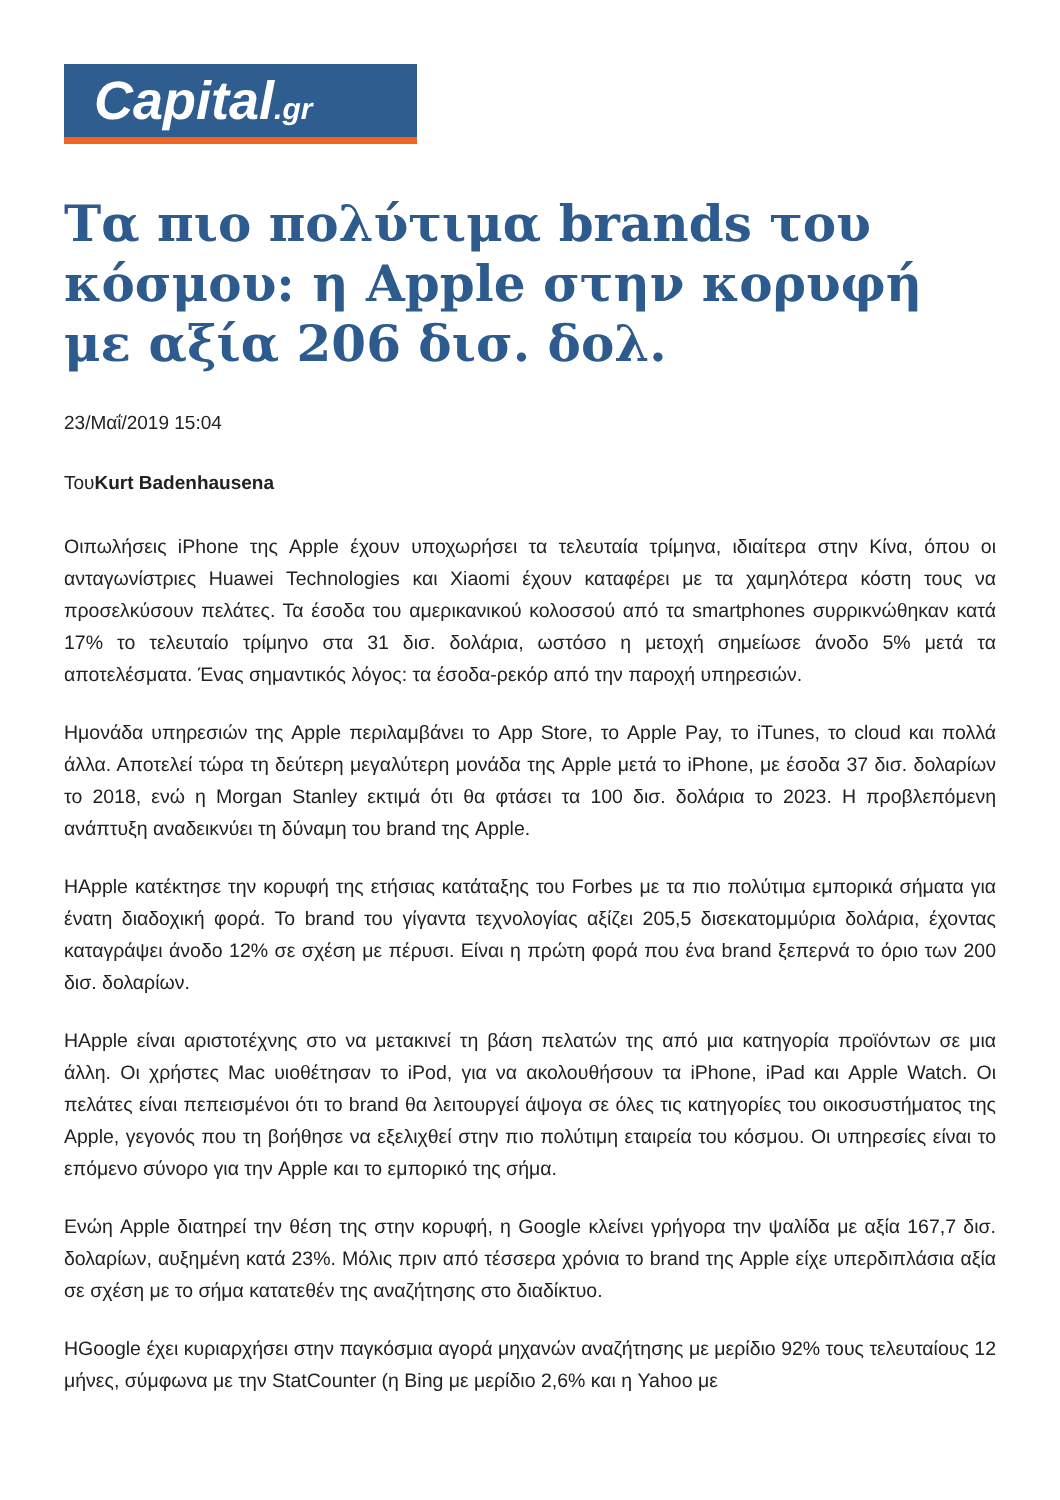Capital.gr
Τα πιο πολύτιμα brands του κόσμου: η Apple στην κορυφή με αξία 206 δισ. δολ.
23/Μαΐ/2019 15:04
ΤουKurt Badenhausena
Οιπωλήσεις iPhone της Apple έχουν υποχωρήσει τα τελευταία τρίμηνα, ιδιαίτερα στην Κίνα, όπου οι ανταγωνίστριες Huawei Technologies και Xiaomi έχουν καταφέρει με τα χαμηλότερα κόστη τους να προσελκύσουν πελάτες. Τα έσοδα του αμερικανικού κολοσσού από τα smartphones συρρικνώθηκαν κατά 17% το τελευταίο τρίμηνο στα 31 δισ. δολάρια, ωστόσο η μετοχή σημείωσε άνοδο 5% μετά τα αποτελέσματα. Ένας σημαντικός λόγος: τα έσοδα-ρεκόρ από την παροχή υπηρεσιών.
Ημονάδα υπηρεσιών της Apple περιλαμβάνει το App Store, το Apple Pay, το iTunes, το cloud και πολλά άλλα. Αποτελεί τώρα τη δεύτερη μεγαλύτερη μονάδα της Apple μετά το iPhone, με έσοδα 37 δισ. δολαρίων το 2018, ενώ η Morgan Stanley εκτιμά ότι θα φτάσει τα 100 δισ. δολάρια το 2023. Η προβλεπόμενη ανάπτυξη αναδεικνύει τη δύναμη του brand της Apple.
ΗApple κατέκτησε την κορυφή της ετήσιας κατάταξης του Forbes με τα πιο πολύτιμα εμπορικά σήματα για ένατη διαδοχική φορά. Το brand του γίγαντα τεχνολογίας αξίζει 205,5 δισεκατομμύρια δολάρια, έχοντας καταγράψει άνοδο 12% σε σχέση με πέρυσι. Είναι η πρώτη φορά που ένα brand ξεπερνά το όριο των 200 δισ. δολαρίων.
ΗApple είναι αριστοτέχνης στο να μετακινεί τη βάση πελατών της από μια κατηγορία προϊόντων σε μια άλλη. Οι χρήστες Mac υιοθέτησαν το iPod, για να ακολουθήσουν τα iPhone, iPad και Apple Watch. Οι πελάτες είναι πεπεισμένοι ότι το brand θα λειτουργεί άψογα σε όλες τις κατηγορίες του οικοσυστήματος της Apple, γεγονός που τη βοήθησε να εξελιχθεί στην πιο πολύτιμη εταιρεία του κόσμου. Οι υπηρεσίες είναι το επόμενο σύνορο για την Apple και το εμπορικό της σήμα.
Ενώη Apple διατηρεί την θέση της στην κορυφή, η Google κλείνει γρήγορα την ψαλίδα με αξία 167,7 δισ. δολαρίων, αυξημένη κατά 23%. Μόλις πριν από τέσσερα χρόνια το brand της Apple είχε υπερδιπλάσια αξία σε σχέση με το σήμα κατατεθέν της αναζήτησης στο διαδίκτυο.
ΗGoogle έχει κυριαρχήσει στην παγκόσμια αγορά μηχανών αναζήτησης με μερίδιο 92% τους τελευταίους 12 μήνες, σύμφωνα με την StatCounter (η Bing με μερίδιο 2,6% και η Yahoo με